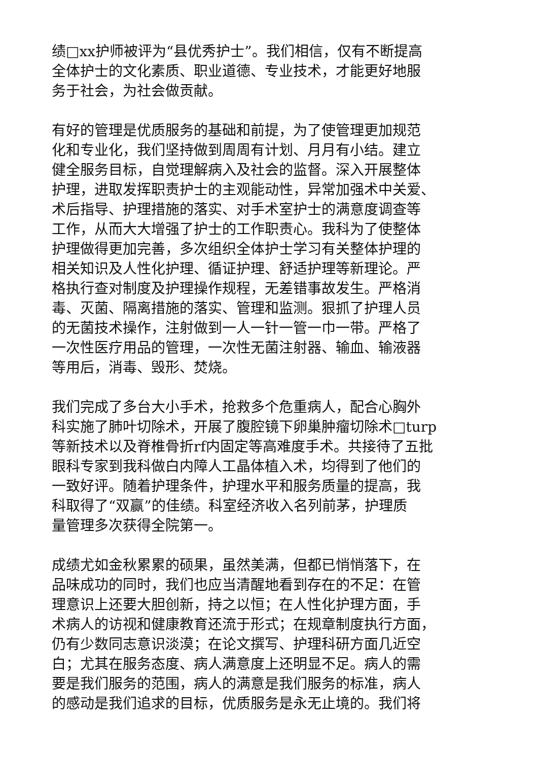绩□xx护师被评为“县优秀护士”。我们相信，仅有不断提高
全体护士的文化素质、职业道德、专业技术，才能更好地服
务于社会，为社会做贡献。
有好的管理是优质服务的基础和前提，为了使管理更加规范
化和专业化，我们坚持做到周周有计划、月月有小结。建立
健全服务目标，自觉理解病入及社会的监督。深入开展整体
护理，进取发挥职责护士的主观能动性，异常加强术中关爱、
术后指导、护理措施的落实、对手术室护士的满意度调查等
工作，从而大大增强了护士的工作职责心。我科为了使整体
护理做得更加完善，多次组织全体护士学习有关整体护理的
相关知识及人性化护理、循证护理、舒适护理等新理论。严
格执行查对制度及护理操作规程，无差错事故发生。严格消
毒、灭菌、隔离措施的落实、管理和监测。狠抓了护理人员
的无菌技术操作，注射做到一人一针一管一巾一带。严格了
一次性医疗用品的管理，一次性无菌注射器、输血、输液器
等用后，消毒、毁形、焚烧。
我们完成了多台大小手术，抢救多个危重病人，配合心胸外
科实施了肺叶切除术，开展了腹腔镜下卵巢肿瘤切除术□turp
等新技术以及脊椎骨折rf内固定等高难度手术。共接待了五批
眼科专家到我科做白内障人工晶体植入术，均得到了他们的
一致好评。随着护理条件，护理水平和服务质量的提高，我
科取得了“双赢”的佳绩。科室经济收入名列前茅，护理质
量管理多次获得全院第一。
成绩尤如金秋累累的硕果，虽然美满，但都已悄悄落下，在
品味成功的同时，我们也应当清醒地看到存在的不足：在管
理意识上还要大胆创新，持之以恒；在人性化护理方面，手
术病人的访视和健康教育还流于形式；在规章制度执行方面，
仍有少数同志意识淡漠；在论文撰写、护理科研方面几近空
白；尤其在服务态度、病人满意度上还明显不足。病人的需
要是我们服务的范围，病人的满意是我们服务的标准，病人
的感动是我们追求的目标，优质服务是永无止境的。我们将